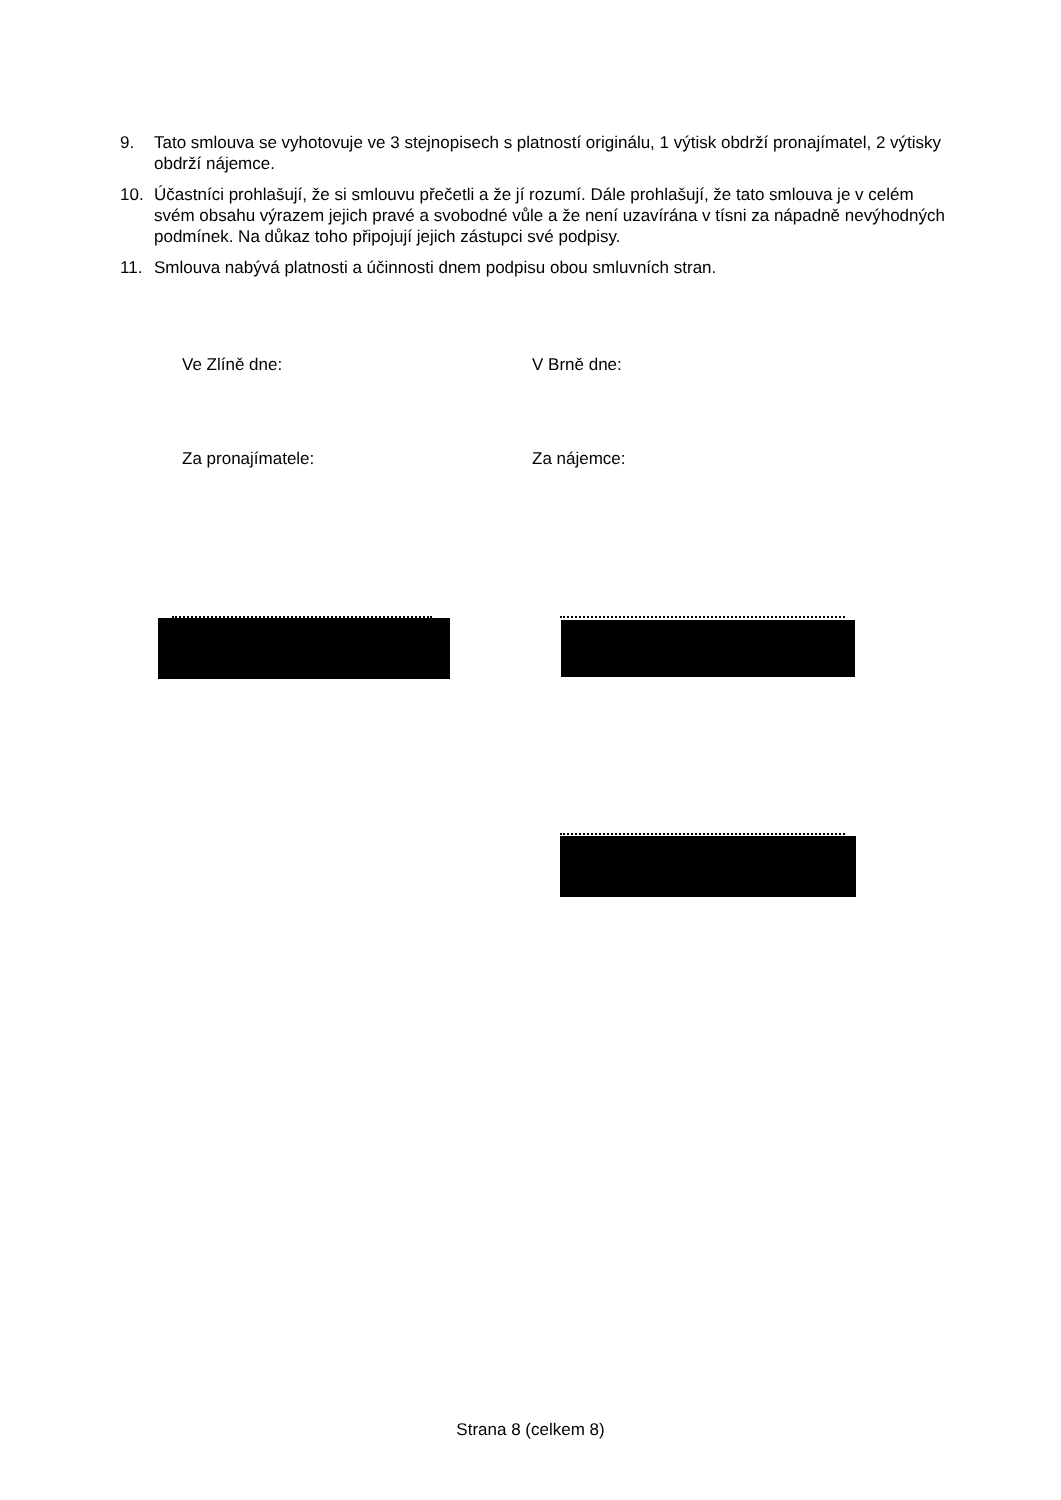9. Tato smlouva se vyhotovuje ve 3 stejnopisech s platností originálu, 1 výtisk obdrží pronajímatel, 2 výtisky obdrží nájemce.
10. Účastníci prohlašují, že si smlouvu přečetli a že jí rozumí. Dále prohlašují, že tato smlouva je v celém svém obsahu výrazem jejich pravé a svobodné vůle a že není uzavírána v tísni za nápadně nevýhodných podmínek. Na důkaz toho připojují jejich zástupci své podpisy.
11. Smlouva nabývá platnosti a účinnosti dnem podpisu obou smluvních stran.
Ve Zlíně dne: V Brně dne:
Za pronajímatele: Za nájemce:
Strana 8 (celkem 8)